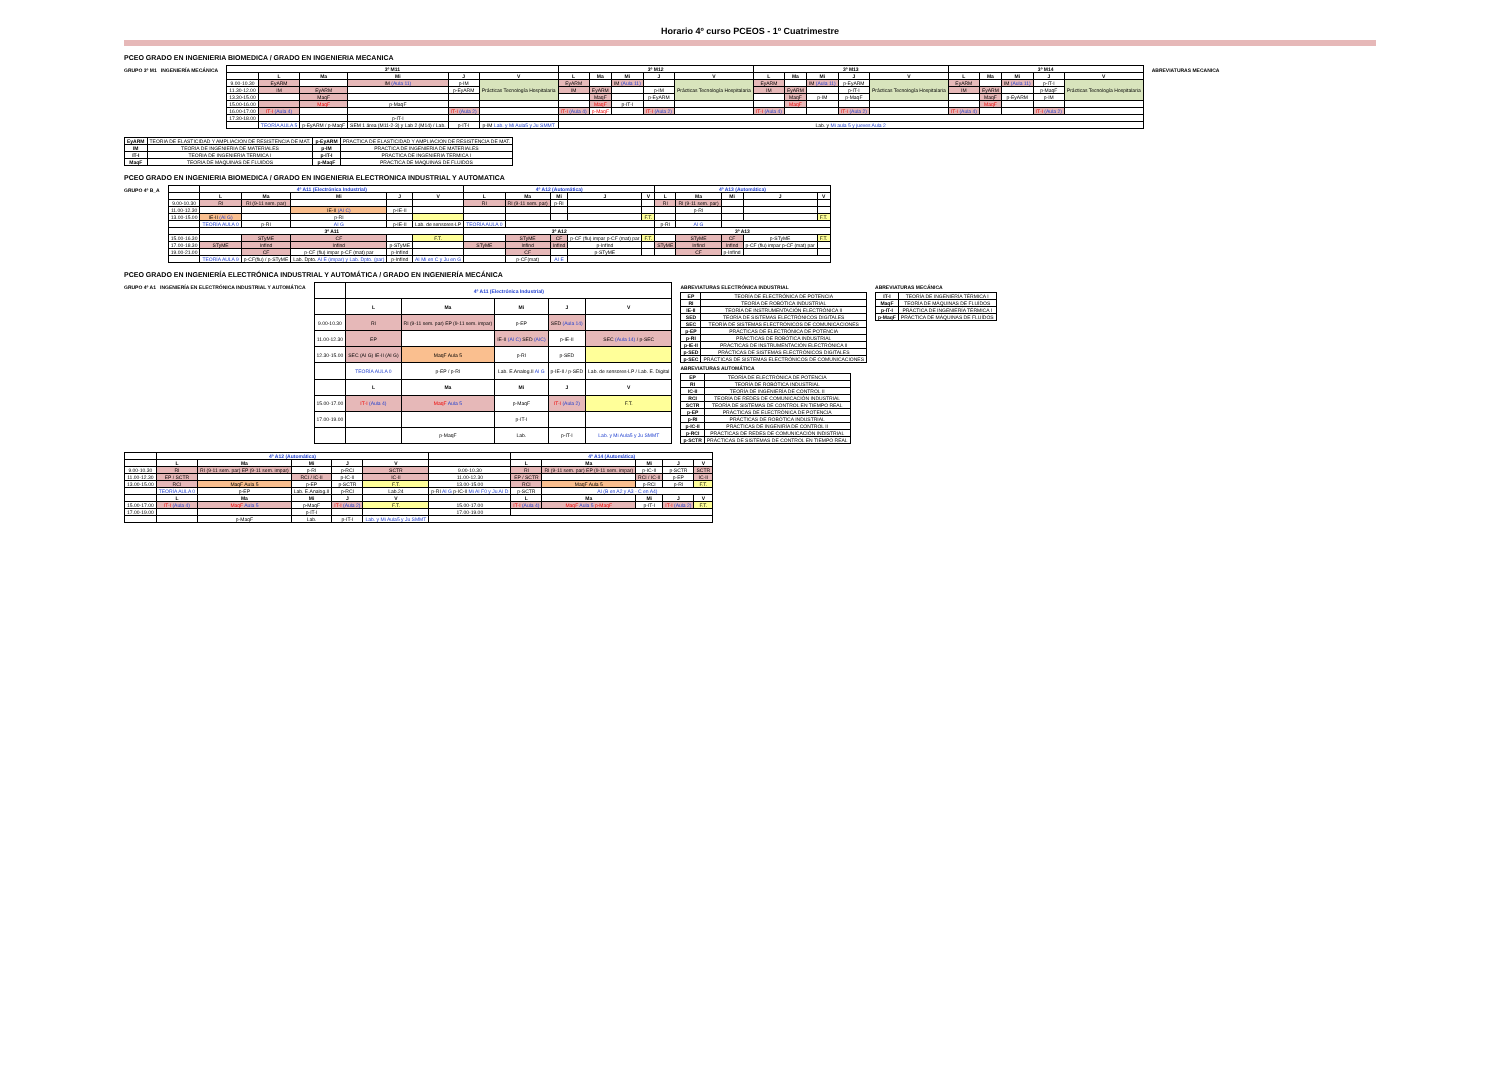Horario 4º curso PCEOS - 1º Cuatrimestre
PCEO GRADO EN INGENIERIA BIOMEDICA / GRADO EN INGENIERIA MECANICA
GRUPO 3º M1 INGENIERÍA MECÁNICA
| 3º M11 | | | | | | 3º M12 | | | | | 3º M13 | | | | | 3º M14 | | | | |
| --- | --- | --- | --- | --- | --- | --- | --- | --- | --- | --- | --- | --- | --- | --- | --- | --- | --- | --- | --- | --- |
| | L | Ma | Mi | J | V | L | Ma | Mi | J | V | L | Ma | Mi | J | V | L | Ma | Mi | J | V |
| 9.00-10.30 | EyARM | | IM (Aula 11) | p-IM | Prácticas Tecnología Hospitalaria | EyARM | | IM (Aula 11) | | Prácticas Tecnología Hospitalaria | EyARM | | IM (Aula 11) | p-EyARM | Prácticas Tecnología Hospitalaria | EyARM | | IM (Aula 11) | p-IT-I | Prácticas Tecnología Hospitalaria |
| 11.30-12.00 | IM | EyARM | | p-EyARM | | IM | EyARM | | p-IM | | IM | EyARM | | p-IT-I | | IM | EyARM | | p-MaqF | |
| 13.30-15.00 | | MaqF | | | | | MaqF | | p-EyARM | | | MaqF | p-IM | p-MaqF | | | MaqF | p-EyARM | p-IM | |
| 15.00-16.00 | | MaqF | p-MaqF | | | | MaqF | p-IT-I | | | | MaqF | | | | | MaqF | | | |
| 16.00-17.00 | IT-I (Aula 4) | | | IT-I (Aula 2) | | IT-I (Aula 4) | p-MaqF | | IT-I (Aula 2) | | IT-I (Aula 4) | | | IT-I (Aula 2) | | IT-I (Aula 4) | | | IT-I (Aula 2) | |
| 17.30-18.00 | | | p-IT-I | | | | | | | | | | | | | | | | | |
| | TEORÍA AULA 5 | p-EyARM / p-MaqF | SEM 1 área (M11-2-3) y Lab 2 (M14) / Lab. | p-IT-I | p-IM Lab. y Mi Aula5 y Ju SMMT | Lab. y Mi aula 5 y jueves Aula 2 | | | | | | | | | | | | | | |
ABREVIATURAS MECANICA
| EyARM | TEORIA DE ELASTICIDAD Y AMPLIACION DE RESISTENCIA DE MAT. | p-EyARM | PRACTICA DE ELASTICIDAD Y AMPLIACION DE RESISTENCIA DE MAT. |
| IM | TEORIA DE INGENIERIA DE MATERIALES | p-IM | PRACTICA DE INGENIERIA DE MATERIALES |
| IT-I | TEORIA DE INGENIERIA TERMICA I | p-IT-I | PRACTICA DE INGENIERIA TERMICA I |
| MaqF | TEORIA DE MAQUINAS DE FLUIDOS | p-MaqF | PRACTICA DE MAQUINAS DE FLUIDOS |
PCEO GRADO EN INGENIERIA BIOMEDICA / GRADO EN INGENIERIA ELECTRONICA INDUSTRIAL Y AUTOMATICA
GRUPO 4º B_A
| | 4º A11 (Electrónica Industrial) | | | | | 4º A12 (Automática) | | | | | 4º A13 (Automática) | | | | |
| --- | --- | --- | --- | --- | --- | --- | --- | --- | --- | --- | --- | --- | --- | --- | --- |
| | L | Ma | Mi | J | V | L | Ma | Mi | J | V | L | Ma | Mi | J | V |
| 9.00-10.30 | RI | RI (9-11 sem. par) | | | | RI | RI (9-11 sem. par) | p-RI | | | RI | RI (9-11 sem. par) | | | |
| 11.00-12.30 | | | IE-II (AI C) | p-IE-II | | | | | | | | p-RI | | | |
| 13.00-15.00 | IE-II (AI G) | | p-RI | | | | | | | F.T. | | | | | F.T. |
| | TEORÍA AULA 0 | p-RI | AI G | p-IE-II | Lab. de sensores-LP | TEORÍA AULA 0 | | | | | p-RI | AI G | | | |
| | 3º A11 | | | | | 3º A12 | | | | | 3º A13 | | | | |
| 15.00-16.30 | | STyME | CF | | F.T. | | STyME | CF | p-CF (flu) impar p-CF (mat) par | F.T. | | STyME | CF | p-STyME | F.T. |
| 17.00-18.30 | STyME | InfInd | InfInd | p-STyME | | STyME | InfInd | InfInd | p-InfInd | | STyME | InfInd | InfInd | p-CF (flu) impar p-CF (mat) par | |
| 19.00-21.00 | | CF | p-CF (flu) impar p-CF (mat) par | p-InfInd | | | CF | | p-STyME | | | CF | p-InfInd | | |
| | TEORÍA AULA 9 | p-CF(flu) / p-STyME | Lab. Dpto. AI E (impar) y Lab. Dpto. (par) | p-InfInd | AI Mi en C y Ju en G | | p-CF(mat) | AI E | | | | | | | |
PCEO GRADO EN INGENIERÍA ELECTRÓNICA INDUSTRIAL Y AUTOMÁTICA / GRADO EN INGENIERÍA MECÁNICA
GRUPO 4º A1 INGENIERÍA EN ELECTRÓNICA INDUSTRIAL Y AUTOMÁTICA
| | 4º A11 (Electrónica Industrial) | | | | |
| --- | --- | --- | --- | --- | --- |
| | L | Ma | Mi | J | V |
| 9.00-10.30 | RI | RI (9-11 sem. par) EP (9-11 sem. impar) | p-EP | SED (Aula 14) | |
| 11.00-12.30 | EP | | IE-II (AI C) SED (AIC) | p-IE-II | SEC (Aula 14) / p-SEC |
| 12.30-15.00 | SEC (AI G) IE-II (AI G) | MaqF Aula 5 | p-RI | p-SED | |
| | TEORÍA AULA 0 | p-EP / p-RI | Lab. E.Analog.II AI G | p-IE-II / p-SED | Lab. de sensores-LP / Lab. E. Digital |
| | L | Ma | Mi | J | V |
| 15.00-17.00 | IT-I (Aula 4) | MaqF Aula 5 | p-MaqF | IT-I (Aula 2) | F.T. |
| 17.00-19.00 | | | p-IT-I | | |
| | | p-MaqF | Lab. | p-IT-I | Lab. y Mi Aula5 y Ju SMMT |
ABREVIATURAS ELECTRÓNICA INDUSTRIAL
| EP | TEORÍA DE ELECTRÓNICA DE POTENCIA |
| RI | TEORÍA DE ROBÓTICA INDUSTRIAL |
| IE-II | TEORÍA DE INSTRUMENTACIÓN ELECTRÓNICA II |
| SED | TEORÍA DE SISTEMAS ELECTRÓNICOS DIGITALES |
| SEC | TEORÍA DE SISTEMAS ELECTRÓNICOS DE COMUNICACIONES |
| p-EP | PRÁCTICAS DE ELECTRÓNICA DE POTENCIA |
| p-RI | PRÁCTICAS DE ROBÓTICA INDUSTRIAL |
| p-IE-II | PRÁCTICAS DE INSTRUMENTACIÓN ELECTRÓNICA II |
| p-SED | PRÁCTICAS DE SISTEMAS ELECTRÓNICOS DIGITALES |
| p-SEC | PRÁCTICAS DE SISTEMAS ELECTRÓNICOS DE COMUNICACIONES |
ABREVIATURAS AUTOMÁTICA
| EP | TEORÍA DE ELECTRÓNICA DE POTENCIA |
| RI | TEORÍA DE ROBÓTICA INDUSTRIAL |
| IC-II | TEORÍA DE INGENIERÍA DE CONTROL II |
| RCI | TEORÍA DE REDES DE COMUNICACIÓN INDUSTRIAL |
| SCTR | TEORÍA DE SISTEMAS DE CONTROL EN TIEMPO REAL |
| p-EP | PRÁCTICAS DE ELECTRÓNICA DE POTENCIA |
| p-RI | PRÁCTICAS DE ROBÓTICA INDUSTRIAL |
| p-IC-II | PRÁCTICAS DE INGENIRÍA DE CONTROL II |
| p-RCI | PRÁCTICAS DE REDES DE COMUNICACIÓN INDISTRIAL |
| p-SCTR | PRÁCTICAS DE SISTEMAS DE CONTROL EN TIEMPO REAL |
ABREVIATURAS MECÁNICA
| IT-I | TEORÍA DE INGENIERÍA TÉRMICA I |
| MaqF | TEORÍA DE MÁQUINAS DE FLUÍDOS |
| p-IT-I | PRÁCTICA DE INGENIERÍA TÉRMICA I |
| p-MaqF | PRÁCTICA DE MÁQUINAS DE FLUÍDOS |
| | 4º A12 (Automática) | | | | | | 4º A14 (Automática) | | | | |
| --- | --- | --- | --- | --- | --- | --- | --- | --- | --- | --- | --- |
| | L | Ma | Mi | J | V | | L | Ma | Mi | J | V |
| 9.00-10.30 | RI | RI (9-11 sem. par) EP (9-11 sem. impar) | p-RI | p-RCI | SCTR | 9.00-10.30 | RI | RI (9-11 sem. par) EP (9-11 sem. impar) | p-IC-II | p-SCTR | SCTR |
| 11.00-12.30 | EP / SCTR | | RCI / IC-II | p-IC-II | IC-II | 11.00-12.30 | EP / SCTR | | RCI / IC-II | p-EP | IC-II |
| 13.00-15.00 | RCI | MaqF Aula 5 | p-EP | p-SCTR | F.T. | 13.00-15.00 | RCI | MaqF Aula 5 | p-RCI | p-RI | F.T. |
| | TEORÍA AULA 0 | p-EP | Lab. E.Analog.II | p-RCI | Lab.24 | p-RI AI G p-IC-II Mi AI F0 y Ju AI D | p-SCTR | AI (B en A2 y A3 - C en A4) | | | |
| | L | Ma | Mi | J | V | | L | Ma | Mi | J | V |
| 15.00-17.00 | IT-I (Aula 4) | MaqF Aula 5 | p-MaqF | IT-I (Aula 2) | F.T. | 15.00-17.00 | IT-I (Aula 4) | MaqF Aula 5 p-MaqF | p-IT-I | IT-I (Aula 2) | F.T. |
| 17.00-19.00 | | | p-IT-I | | | 17.00-19.00 | | | | | |
| | | p-MaqF | Lab. | p-IT-I | Lab. y Mi Aula5 y Ju SMMT | | | | | | |